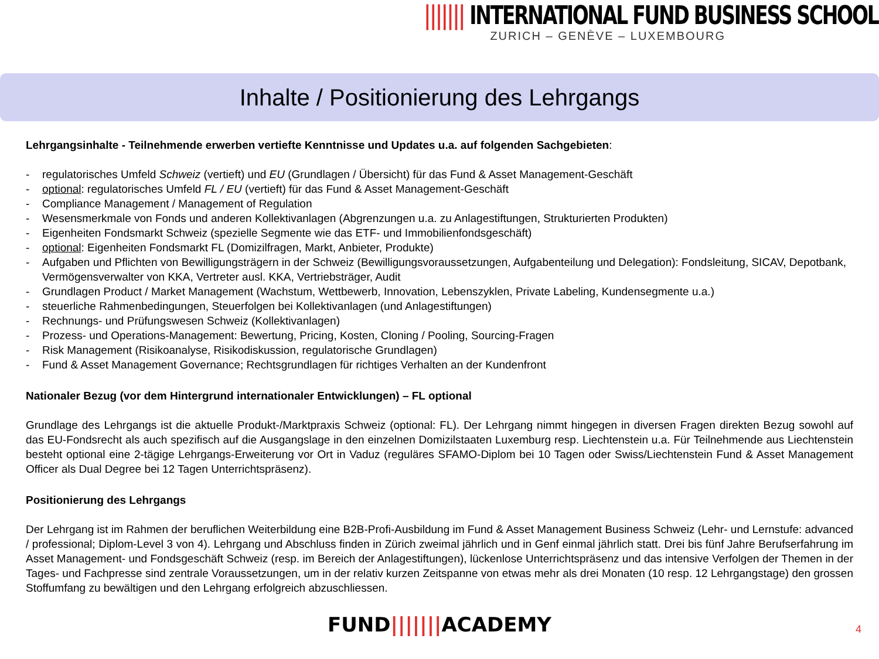||||||| INTERNATIONAL FUND BUSINESS SCHOOL
ZURICH – GENÈVE – LUXEMBOURG
Inhalte / Positionierung des Lehrgangs
Lehrgangsinhalte - Teilnehmende erwerben vertiefte Kenntnisse und Updates u.a. auf folgenden Sachgebieten:
- regulatorisches Umfeld Schweiz (vertieft) und EU (Grundlagen / Übersicht) für das Fund & Asset Management-Geschäft
- optional: regulatorisches Umfeld FL / EU (vertieft) für das Fund & Asset Management-Geschäft
- Compliance Management / Management of Regulation
- Wesensmerkmale von Fonds und anderen Kollektivanlagen (Abgrenzungen u.a. zu Anlagestiftungen, Strukturierten Produkten)
- Eigenheiten Fondsmarkt Schweiz (spezielle Segmente wie das ETF- und Immobilienfondsgeschäft)
- optional: Eigenheiten Fondsmarkt FL (Domizilfragen, Markt, Anbieter, Produkte)
- Aufgaben und Pflichten von Bewilligungsträgern in der Schweiz (Bewilligungsvoraussetzungen, Aufgabenteilung und Delegation): Fondsleitung, SICAV, Depotbank, Vermögensverwalter von KKA, Vertreter ausl. KKA, Vertriebsträger, Audit
- Grundlagen Product / Market Management (Wachstum, Wettbewerb, Innovation, Lebenszyklen, Private Labeling, Kundensegmente u.a.)
- steuerliche Rahmenbedingungen, Steuerfolgen bei Kollektivanlagen (und Anlagestiftungen)
- Rechnungs- und Prüfungswesen Schweiz (Kollektivanlagen)
- Prozess- und Operations-Management: Bewertung, Pricing, Kosten, Cloning / Pooling, Sourcing-Fragen
- Risk Management (Risikoanalyse, Risikodiskussion, regulatorische Grundlagen)
- Fund & Asset Management Governance; Rechtsgrundlagen für richtiges Verhalten an der Kundenfront
Nationaler Bezug (vor dem Hintergrund internationaler Entwicklungen) – FL optional
Grundlage des Lehrgangs ist die aktuelle Produkt-/Marktpraxis Schweiz (optional: FL). Der Lehrgang nimmt hingegen in diversen Fragen direkten Bezug sowohl auf das EU-Fondsrecht als auch spezifisch auf die Ausgangslage in den einzelnen Domizilstaaten Luxemburg resp. Liechtenstein u.a. Für Teilnehmende aus Liechtenstein besteht optional eine 2-tägige Lehrgangs-Erweiterung vor Ort in Vaduz (reguläres SFAMO-Diplom bei 10 Tagen oder Swiss/Liechtenstein Fund & Asset Management Officer als Dual Degree bei 12 Tagen Unterrichtspräsenz).
Positionierung des Lehrgangs
Der Lehrgang ist im Rahmen der beruflichen Weiterbildung eine B2B-Profi-Ausbildung im Fund & Asset Management Business Schweiz (Lehr- und Lernstufe: advanced / professional; Diplom-Level 3 von 4). Lehrgang und Abschluss finden in Zürich zweimal jährlich und in Genf einmal jährlich statt. Drei bis fünf Jahre Berufserfahrung im Asset Management- und Fondsgeschäft Schweiz (resp. im Bereich der Anlagestiftungen), lückenlose Unterrichtspräsenz und das intensive Verfolgen der Themen in der Tages- und Fachpresse sind zentrale Voraussetzungen, um in der relativ kurzen Zeitspanne von etwas mehr als drei Monaten (10 resp. 12 Lehrgangstage) den grossen Stoffumfang zu bewältigen und den Lehrgang erfolgreich abzuschliessen.
FUND|||||||ACADEMY 4